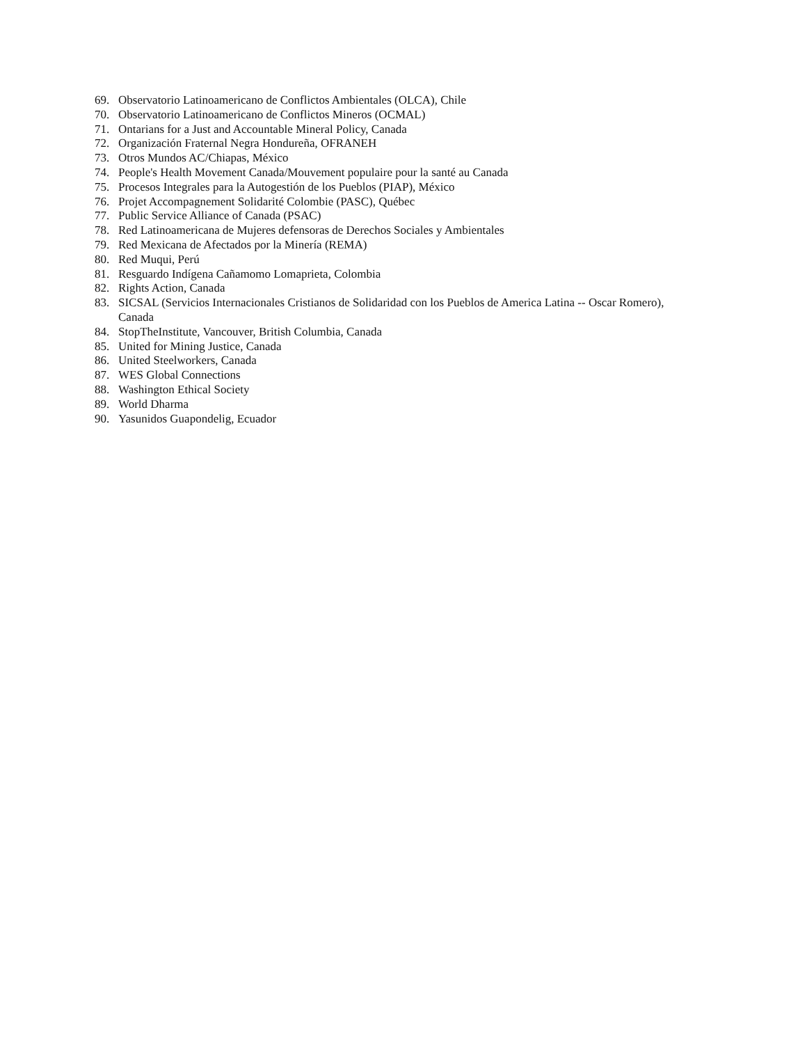69. Observatorio Latinoamericano de Conflictos Ambientales (OLCA), Chile
70. Observatorio Latinoamericano de Conflictos Mineros (OCMAL)
71. Ontarians for a Just and Accountable Mineral Policy, Canada
72. Organización Fraternal Negra Hondureña, OFRANEH
73. Otros Mundos AC/Chiapas, México
74. People's Health Movement Canada/Mouvement populaire pour la santé au Canada
75. Procesos Integrales para la Autogestión de los Pueblos (PIAP), México
76. Projet Accompagnement Solidarité Colombie (PASC), Québec
77. Public Service Alliance of Canada (PSAC)
78. Red Latinoamericana de Mujeres defensoras de Derechos Sociales y Ambientales
79. Red Mexicana de Afectados por la Minería (REMA)
80. Red Muqui, Perú
81. Resguardo Indígena Cañamomo Lomaprieta, Colombia
82. Rights Action, Canada
83. SICSAL (Servicios Internacionales Cristianos de Solidaridad con los Pueblos de America Latina -- Oscar Romero), Canada
84. StopTheInstitute, Vancouver, British Columbia, Canada
85. United for Mining Justice, Canada
86. United Steelworkers, Canada
87. WES Global Connections
88. Washington Ethical Society
89. World Dharma
90. Yasunidos Guapondelig, Ecuador